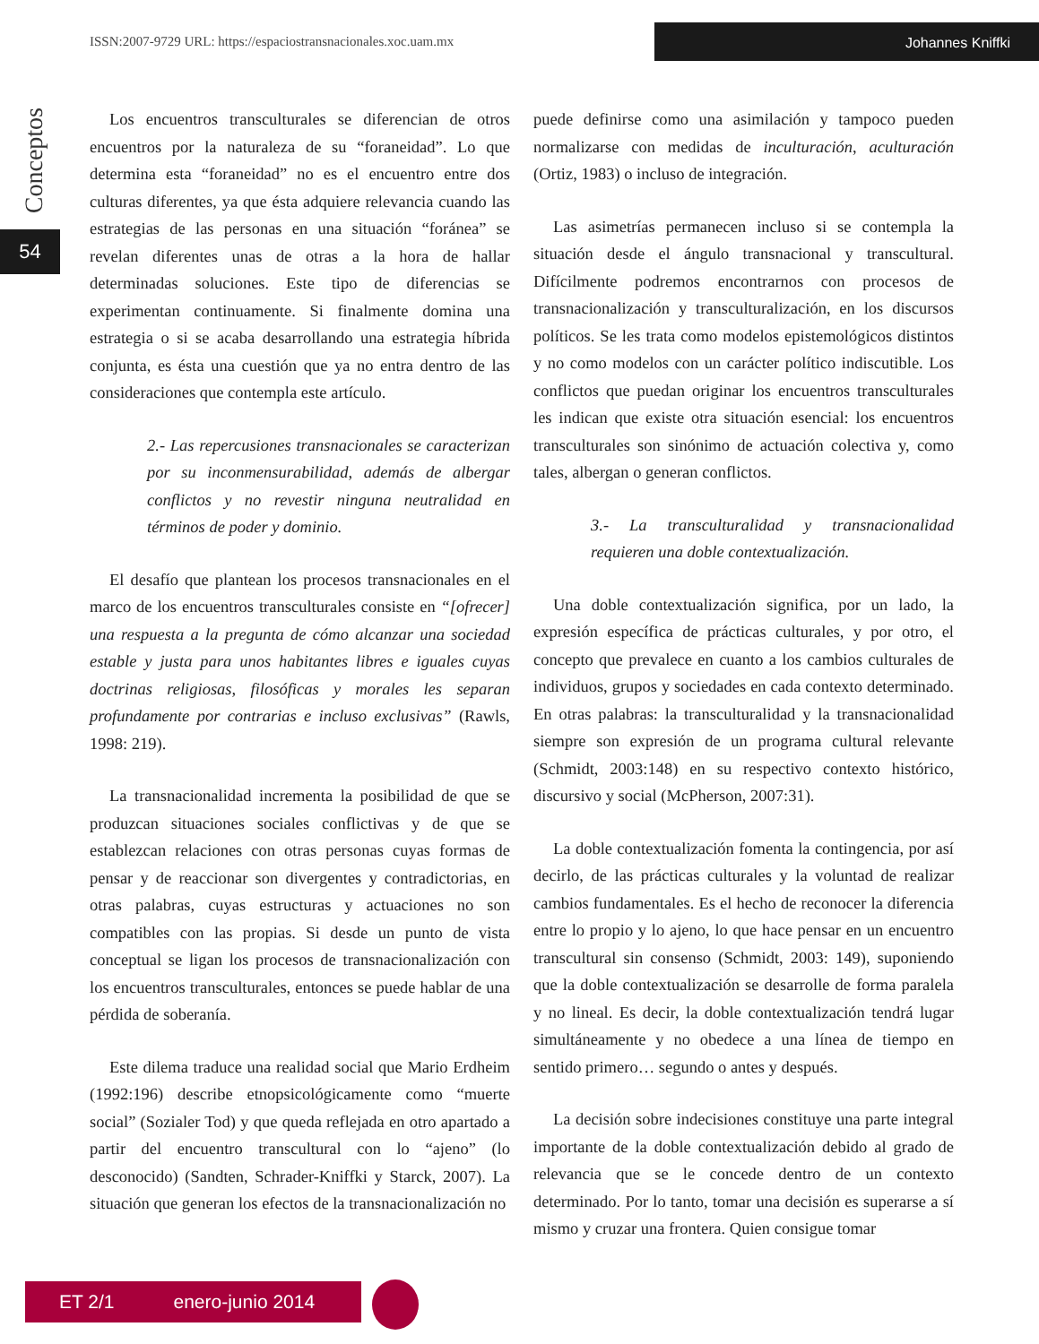ISSN:2007-9729 URL: https://espaciostransnacionales.xoc.uam.mx
Johannes Kniffki
Conceptos
54
Los encuentros transculturales se diferencian de otros encuentros por la naturaleza de su “foraneidad”. Lo que determina esta “foraneidad” no es el encuentro entre dos culturas diferentes, ya que ésta adquiere relevancia cuando las estrategias de las personas en una situación “foránea” se revelan diferentes unas de otras a la hora de hallar determinadas soluciones. Este tipo de diferencias se experimentan continuamente. Si finalmente domina una estrategia o si se acaba desarrollando una estrategia híbrida conjunta, es ésta una cuestión que ya no entra dentro de las consideraciones que contempla este artículo.
2.- Las repercusiones transnacionales se caracterizan por su inconmensurabilidad, además de albergar conflictos y no revestir ninguna neutralidad en términos de poder y dominio.
El desafío que plantean los procesos transnacionales en el marco de los encuentros transculturales consiste en “[ofrecer] una respuesta a la pregunta de cómo alcanzar una sociedad estable y justa para unos habitantes libres e iguales cuyas doctrinas religiosas, filosóficas y morales les separan profundamente por contrarias e incluso exclusivas” (Rawls, 1998: 219).
La transnacionalidad incrementa la posibilidad de que se produzcan situaciones sociales conflictivas y de que se establezcan relaciones con otras personas cuyas formas de pensar y de reaccionar son divergentes y contradictorias, en otras palabras, cuyas estructuras y actuaciones no son compatibles con las propias. Si desde un punto de vista conceptual se ligan los procesos de transnacionalización con los encuentros transculturales, entonces se puede hablar de una pérdida de soberanía.
Este dilema traduce una realidad social que Mario Erdheim (1992:196) describe etnopsicológicamente como “muerte social” (Sozialer Tod) y que queda reflejada en otro apartado a partir del encuentro transcultural con lo “ajeno” (lo desconocido) (Sandten, Schrader-Kniffki y Starck, 2007). La situación que generan los efectos de la transnacionalización no
puede definirse como una asimilación y tampoco pueden normalizarse con medidas de inculturación, aculturación (Ortiz, 1983) o incluso de integración.
Las asimetrías permanecen incluso si se contempla la situación desde el ángulo transnacional y transcultural. Difícilmente podremos encontrarnos con procesos de transnacionalización y transculturalización, en los discursos políticos. Se les trata como modelos epistemológicos distintos y no como modelos con un carácter político indiscutible. Los conflictos que puedan originar los encuentros transculturales les indican que existe otra situación esencial: los encuentros transculturales son sinónimo de actuación colectiva y, como tales, albergan o generan conflictos.
3.- La transculturalidad y transnacionalidad requieren una doble contextualización.
Una doble contextualización significa, por un lado, la expresión específica de prácticas culturales, y por otro, el concepto que prevalece en cuanto a los cambios culturales de individuos, grupos y sociedades en cada contexto determinado. En otras palabras: la transculturalidad y la transnacionalidad siempre son expresión de un programa cultural relevante (Schmidt, 2003:148) en su respectivo contexto histórico, discursivo y social (McPherson, 2007:31).
La doble contextualización fomenta la contingencia, por así decirlo, de las prácticas culturales y la voluntad de realizar cambios fundamentales. Es el hecho de reconocer la diferencia entre lo propio y lo ajeno, lo que hace pensar en un encuentro transcultural sin consenso (Schmidt, 2003: 149), suponiendo que la doble contextualización se desarrolle de forma paralela y no lineal. Es decir, la doble contextualización tendrá lugar simultáneamente y no obedece a una línea de tiempo en sentido primero… segundo o antes y después.
La decisión sobre indecisiones constituye una parte integral importante de la doble contextualización debido al grado de relevancia que se le concede dentro de un contexto determinado. Por lo tanto, tomar una decisión es superarse a sí mismo y cruzar una frontera. Quien consigue tomar
ET 2/1 enero-junio 2014